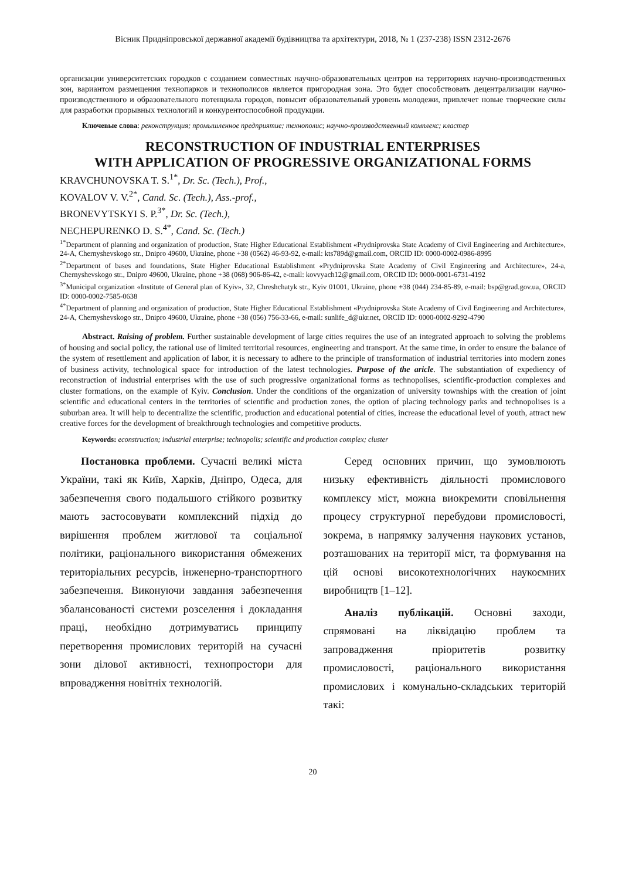Вісник Придніпровської державної академії будівництва та архітектури, 2018, № 1 (237-238) ISSN 2312-2676
организации университетских городков с созданием совместных научно-образовательных центров на территориях научно-производственных зон, вариантом размещения технопарков и технополисов является пригородная зона. Это будет способствовать децентрализации научно-производственного и образовательного потенциала городов, повысит образовательный уровень молодежи, привлечет новые творческие силы для разработки прорывных технологий и конкурентоспособной продукции.
Ключевые слова: реконструкция; промышленное предприятие; технополис; научно-производственный комплекс; кластер
RECONSTRUCTION OF INDUSTRIAL ENTERPRISES
WITH APPLICATION OF PROGRESSIVE ORGANIZATIONAL FORMS
KRAVCHUNOVSKA T. S.<sup>1*</sup>, Dr. Sc. (Tech.), Prof.,
KOVALOV V. V.<sup>2*</sup>, Cand. Sc. (Tech.), Ass.-prof.,
BRONEVYTSKYI S. P.<sup>3*</sup>, Dr. Sc. (Tech.),
NECHEPURENKO D. S.<sup>4*</sup>, Cand. Sc. (Tech.)
<sup>1*</sup>Department of planning and organization of production, State Higher Educational Establishment «Prydniprovska State Academy of Civil Engineering and Architecture», 24-A, Chernyshevskogo str., Dnipro 49600, Ukraine, phone +38 (0562) 46-93-92, e-mail: kts789d@gmail.com, ORCID ID: 0000-0002-0986-8995
<sup>2*</sup>Department of bases and foundations, State Higher Educational Establishment «Prydniprovska State Academy of Civil Engineering and Architecture», 24-a, Chernyshevskogo str., Dnipro 49600, Ukraine, phone +38 (068) 906-86-42, e-mail: kovvyach12@gmail.com, ORCID ID: 0000-0001-6731-4192
<sup>3*</sup>Municipal organization «Institute of General plan of Kyiv», 32, Chreshchatyk str., Kyiv 01001, Ukraine, phone +38 (044) 234-85-89, e-mail: bsp@grad.gov.ua, ORCID ID: 0000-0002-7585-0638
<sup>4*</sup>Department of planning and organization of production, State Higher Educational Establishment «Prydniprovska State Academy of Civil Engineering and Architecture», 24-A, Chernyshevskogo str., Dnipro 49600, Ukraine, phone +38 (056) 756-33-66, e-mail: sunlife_d@ukr.net, ORCID ID: 0000-0002-9292-4790
Abstract. Raising of problem. Further sustainable development of large cities requires the use of an integrated approach to solving the problems of housing and social policy, the rational use of limited territorial resources, engineering and transport. At the same time, in order to ensure the balance of the system of resettlement and application of labor, it is necessary to adhere to the principle of transformation of industrial territories into modern zones of business activity, technological space for introduction of the latest technologies. Purpose of the aricle. The substantiation of expediency of reconstruction of industrial enterprises with the use of such progressive organizational forms as technopolises, scientific-production complexes and cluster formations, on the example of Kyiv. Conclusion. Under the conditions of the organization of university townships with the creation of joint scientific and educational centers in the territories of scientific and production zones, the option of placing technology parks and technopolises is a suburban area. It will help to decentralize the scientific, production and educational potential of cities, increase the educational level of youth, attract new creative forces for the development of breakthrough technologies and competitive products.
Keywords: econstruction; industrial enterprise; technopolis; scientific and production complex; cluster
Постановка проблеми. Сучасні великі міста України, такі як Київ, Харків, Дніпро, Одеса, для забезпечення свого подальшого стійкого розвитку мають застосовувати комплексний підхід до вирішення проблем житлової та соціальної політики, раціонального використання обмежених територіальних ресурсів, інженерно-транспортного забезпечення. Виконуючи завдання забезпечення збалансованості системи розселення і докладання праці, необхідно дотримуватись принципу перетворення промислових територій на сучасні зони ділової активності, технопростори для впровадження новітніх технологій.
Серед основних причин, що зумовлюють низьку ефективність діяльності промислового комплексу міст, можна виокремити сповільнення процесу структурної перебудови промисловості, зокрема, в напрямку залучення наукових установ, розташованих на території міст, та формування на цій основі високотехнологічних наукоємних виробництв [1–12].
Аналіз публікацій. Основні заходи, спрямовані на ліквідацію проблем та запровадження пріоритетів розвитку промисловості, раціонального використання промислових і комунально-складських територій такі:
20